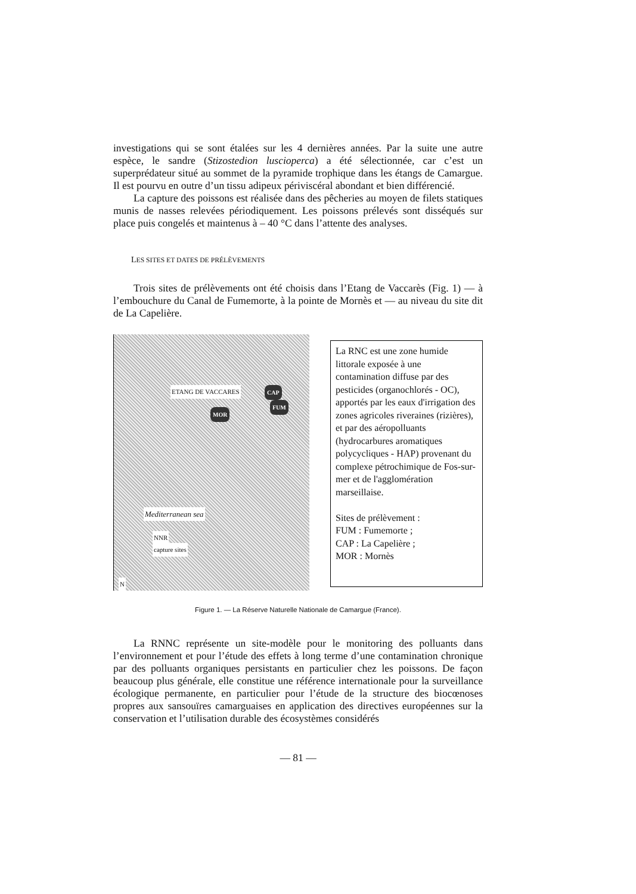investigations qui se sont étalées sur les 4 dernières années. Par la suite une autre espèce, le sandre (Stizostedion luscioperca) a été sélectionnée, car c’est un superprédateur situé au sommet de la pyramide trophique dans les étangs de Camargue. Il est pourvu en outre d’un tissu adipeux périviscéral abondant et bien différencié.
La capture des poissons est réalisée dans des pêcheries au moyen de filets statiques munis de nasses relevées périodiquement. Les poissons prélevés sont disséqués sur place puis congelés et maintenus à – 40 °C dans l’attente des analyses.
LES SITES ET DATES DE PRÉLÈVEMENTS
Trois sites de prélèvements ont été choisis dans l’Etang de Vaccarès (Fig. 1) — à l’embouchure du Canal de Fumemorte, à la pointe de Mornès et — au niveau du site dit de La Capelière.
ETANG DE VACCARES CAP
FUM
MOR
Mediterranean sea
NNR
capture sites
N
La RNC est une zone humide littorale exposée à une contamination diffuse par des pesticides (organochlorés - OC), apportés par les eaux d'irrigation des zones agricoles riveraines (rizières), et par des aéropolluants (hydrocarbures aromatiques polycycliques - HAP) provenant du complexe pétrochimique de Fos-sur-mer et de l'agglomération marseillaise.
Sites de prélèvement :
FUM : Fumemorte ;
CAP : La Capelière ;
MOR : Mornès
Figure 1. — La Réserve Naturelle Nationale de Camargue (France).
La RNNC représente un site-modèle pour le monitoring des polluants dans l’environnement et pour l’étude des effets à long terme d’une contamination chronique par des polluants organiques persistants en particulier chez les poissons. De façon beaucoup plus générale, elle constitue une référence internationale pour la surveillance écologique permanente, en particulier pour l’étude de la structure des biocœnoses propres aux sansouïres camarguaises en application des directives européennes sur la conservation et l’utilisation durable des écosystèmes considérés
— 81 —